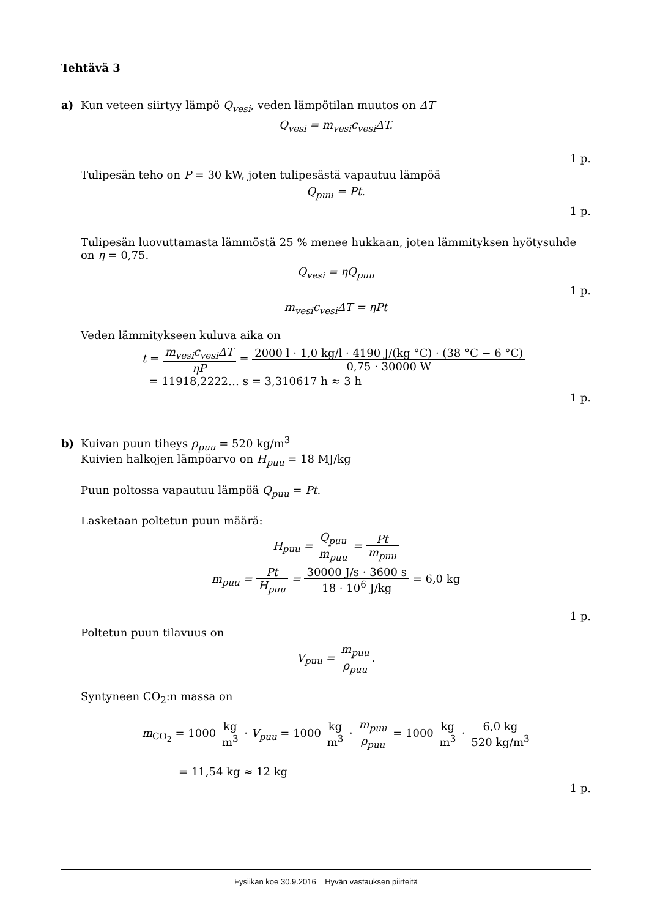Tehtävä 3
a) Kun veteen siirtyy lämpö Q<sub>vesi</sub>, veden lämpötilan muutos on ΔT
Q<sub>vesi</sub> = m<sub>vesi</sub>c<sub>vesi</sub>ΔT.
1 p.
Tulipesän teho on P = 30 kW, joten tulipesästä vapautuu lämpöä
Q<sub>puu</sub> = Pt.
1 p.
Tulipesän luovuttamasta lämmöstä 25 % menee hukkaan, joten lämmityksen hyötysuhde on η = 0,75.
Q<sub>vesi</sub> = ηQ<sub>puu</sub>
1 p.
m<sub>vesi</sub>c<sub>vesi</sub>ΔT = ηPt
Veden lämmitykseen kuluva aika on
t = m<sub>vesi</sub>c<sub>vesi</sub>ΔT ηP = 2000 l · 1,0 kg/l · 4190 J/(kg °C) · (38 °C − 6 °C) 0,75 · 30000 W
= 11918,2222… s = 3,310617 h ≈ 3 h
1 p.
b) Kuivan puun tiheys ρ<sub>puu</sub> = 520 kg/m<sup>3</sup>
Kuivien halkojen lämpöarvo on H<sub>puu</sub> = 18 MJ/kg
Puun poltossa vapautuu lämpöä Q<sub>puu</sub> = Pt.
Lasketaan poltetun puun määrä:
H<sub>puu</sub> = Q<sub>puu</sub> m<sub>puu</sub> = Pt m<sub>puu</sub>
m<sub>puu</sub> = Pt H<sub>puu</sub> = 30000 J/s · 3600 s 18 · 10<sup>6</sup> J/kg = 6,0 kg
1 p.
Poltetun puun tilavuus on
V<sub>puu</sub> = m<sub>puu</sub> ρ<sub>puu</sub>.
Syntyneen CO<sub>2</sub>:n massa on
m<sub>CO<sub>2</sub></sub> = 1000 kg m<sup>3</sup> · V<sub>puu</sub> = 1000 kg m<sup>3</sup> · m<sub>puu</sub> ρ<sub>puu</sub> = 1000 kg m<sup>3</sup> · 6,0 kg 520 kg/m<sup>3</sup>
= 11,54 kg ≈ 12 kg
1 p.
Fysiikan koe 30.9.2016 Hyvän vastauksen piirteitä